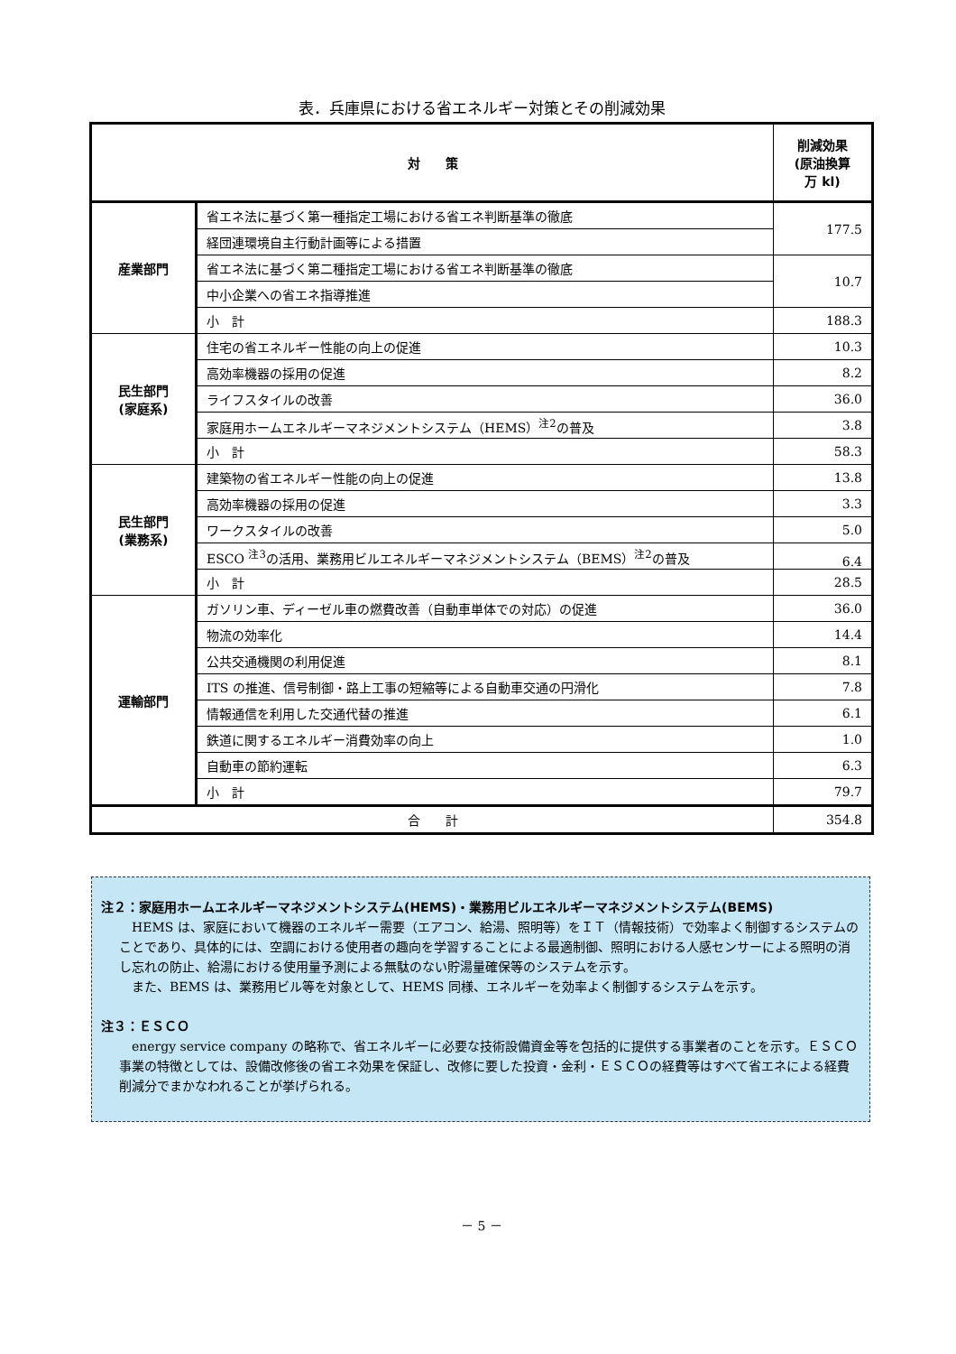表．兵庫県における省エネルギー対策とその削減効果
| 対 策 | | 削減効果 (原油換算 万 kl) |
| --- | --- | --- |
| 産業部門 | 省エネ法に基づく第一種指定工場における省エネ判断基準の徹底 | 177.5 |
| | 経団連環境自主行動計画等による措置 | |
| | 省エネ法に基づく第二種指定工場における省エネ判断基準の徹底 | 10.7 |
| | 中小企業への省エネ指導推進 | |
| | 小 計 | 188.3 |
| 民生部門 (家庭系) | 住宅の省エネルギー性能の向上の促進 | 10.3 |
| | 高効率機器の採用の促進 | 8.2 |
| | ライフスタイルの改善 | 36.0 |
| | 家庭用ホームエネルギーマネジメントシステム（HEMS）<sup>注2</sup>の普及 | 3.8 |
| | 小 計 | 58.3 |
| 民生部門 (業務系) | 建築物の省エネルギー性能の向上の促進 | 13.8 |
| | 高効率機器の採用の促進 | 3.3 |
| | ワークスタイルの改善 | 5.0 |
| | ESCO <sup>注3</sup>の活用、業務用ビルエネルギーマネジメントシステム（BEMS）<sup>注2</sup>の普及 | 6.4 |
| | 小 計 | 28.5 |
| 運輸部門 | ガソリン車、ディーゼル車の燃費改善（自動車単体での対応）の促進 | 36.0 |
| | 物流の効率化 | 14.4 |
| | 公共交通機関の利用促進 | 8.1 |
| | ITS の推進、信号制御・路上工事の短縮等による自動車交通の円滑化 | 7.8 |
| | 情報通信を利用した交通代替の推進 | 6.1 |
| | 鉄道に関するエネルギー消費効率の向上 | 1.0 |
| | 自動車の節約運転 | 6.3 |
| | 小 計 | 79.7 |
| 合 計 | | 354.8 |
注２：家庭用ホームエネルギーマネジメントシステム(HEMS)・業務用ビルエネルギーマネジメントシステム(BEMS)
HEMS は、家庭において機器のエネルギー需要（エアコン、給湯、照明等）をＩＴ（情報技術）で効率よく制御するシステムのことであり、具体的には、空調における使用者の趣向を学習することによる最適制御、照明における人感センサーによる照明の消し忘れの防止、給湯における使用量予測による無駄のない貯湯量確保等のシステムを示す。
また、BEMS は、業務用ビル等を対象として、HEMS 同様、エネルギーを効率よく制御するシステムを示す。
注３：ＥＳＣＯ
energy service company の略称で、省エネルギーに必要な技術設備資金等を包括的に提供する事業者のことを示す。ＥＳＣＯ事業の特徴としては、設備改修後の省エネ効果を保証し、改修に要した投資・金利・ＥＳＣＯの経費等はすべて省エネによる経費削減分でまかなわれることが挙げられる。
－ 5 －